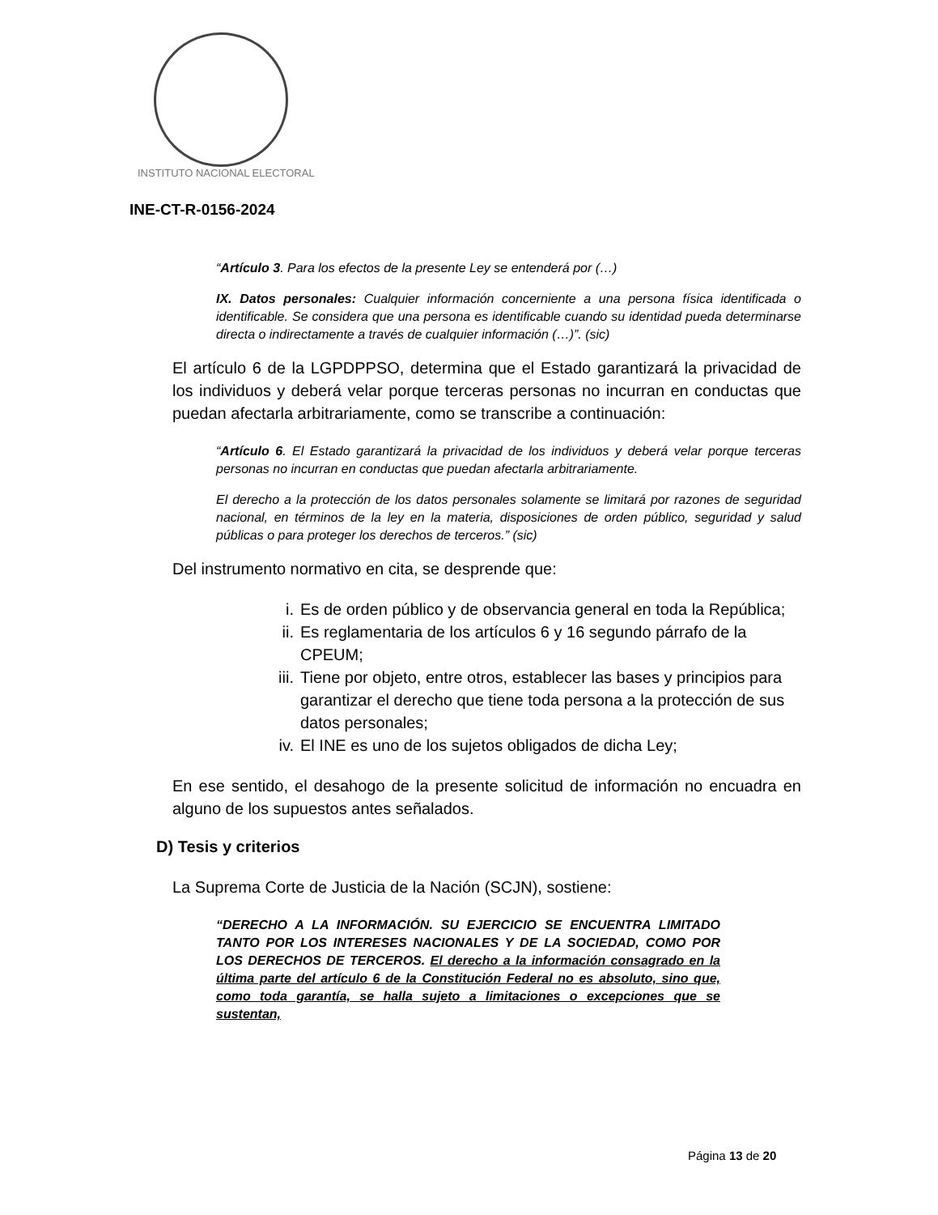INSTITUTO NACIONAL ELECTORAL
INE-CT-R-0156-2024
“Artículo 3. Para los efectos de la presente Ley se entenderá por (…)
IX. Datos personales: Cualquier información concerniente a una persona física identificada o identificable. Se considera que una persona es identificable cuando su identidad pueda determinarse directa o indirectamente a través de cualquier información (…)”. (sic)
El artículo 6 de la LGPDPPSO, determina que el Estado garantizará la privacidad de los individuos y deberá velar porque terceras personas no incurran en conductas que puedan afectarla arbitrariamente, como se transcribe a continuación:
“Artículo 6. El Estado garantizará la privacidad de los individuos y deberá velar porque terceras personas no incurran en conductas que puedan afectarla arbitrariamente.
El derecho a la protección de los datos personales solamente se limitará por razones de seguridad nacional, en términos de la ley en la materia, disposiciones de orden público, seguridad y salud públicas o para proteger los derechos de terceros.” (sic)
Del instrumento normativo en cita, se desprende que:
i. Es de orden público y de observancia general en toda la República;
ii. Es reglamentaria de los artículos 6 y 16 segundo párrafo de la CPEUM;
iii. Tiene por objeto, entre otros, establecer las bases y principios para garantizar el derecho que tiene toda persona a la protección de sus datos personales;
iv. El INE es uno de los sujetos obligados de dicha Ley;
En ese sentido, el desahogo de la presente solicitud de información no encuadra en alguno de los supuestos antes señalados.
D) Tesis y criterios
La Suprema Corte de Justicia de la Nación (SCJN), sostiene:
“DERECHO A LA INFORMACIÓN. SU EJERCICIO SE ENCUENTRA LIMITADO TANTO POR LOS INTERESES NACIONALES Y DE LA SOCIEDAD, COMO POR LOS DERECHOS DE TERCEROS. El derecho a la información consagrado en la última parte del artículo 6 de la Constitución Federal no es absoluto, sino que, como toda garantía, se halla sujeto a limitaciones o excepciones que se sustentan,
Página 13 de 20